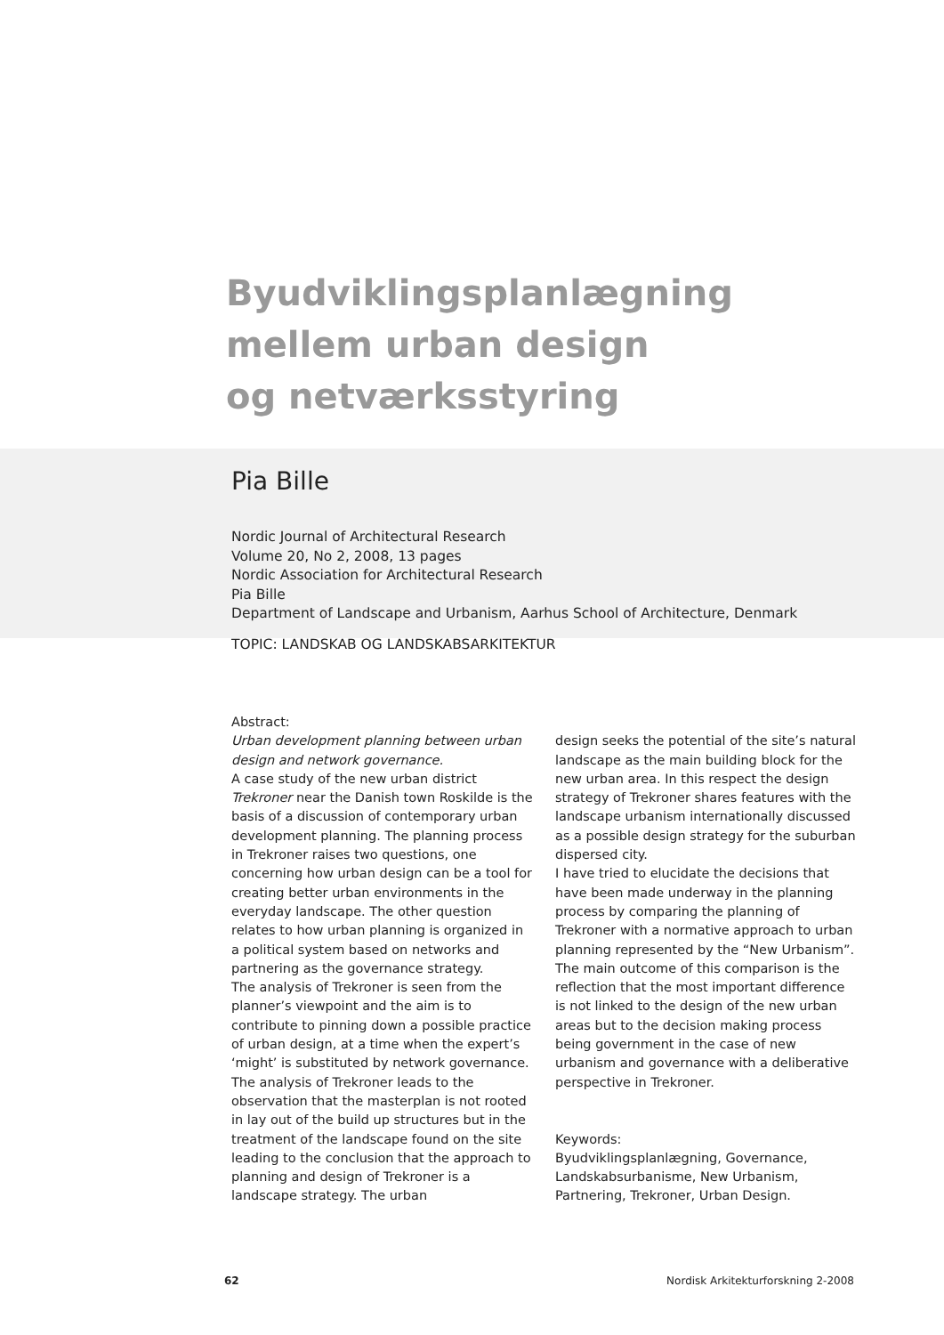Byudviklingsplanlægning
mellem urban design
og netværksstyring
Pia Bille
Nordic Journal of Architectural Research
Volume 20, No 2, 2008, 13 pages
Nordic Association for Architectural Research
Pia Bille
Department of Landscape and Urbanism, Aarhus School of Architecture, Denmark
TOPIC: LANDSKAB OG LANDSKABSARKITEKTUR
Abstract:
Urban development planning between urban design and network governance.
A case study of the new urban district Trekroner near the Danish town Roskilde is the basis of a discussion of contemporary urban development planning. The planning process in Trekroner raises two questions, one concerning how urban design can be a tool for creating better urban environments in the everyday landscape. The other question relates to how urban planning is organized in a political system based on networks and partnering as the governance strategy.
The analysis of Trekroner is seen from the planner’s viewpoint and the aim is to contribute to pinning down a possible practice of urban design, at a time when the expert’s ‘might’ is substituted by network governance.
The analysis of Trekroner leads to the observation that the masterplan is not rooted in lay out of the build up structures but in the treatment of the landscape found on the site leading to the conclusion that the approach to planning and design of Trekroner is a landscape strategy. The urban
design seeks the potential of the site’s natural landscape as the main building block for the new urban area. In this respect the design strategy of Trekroner shares features with the landscape urbanism internationally discussed as a possible design strategy for the suburban dispersed city.
I have tried to elucidate the decisions that have been made underway in the planning process by comparing the planning of Trekroner with a normative approach to urban planning represented by the “New Urbanism”. The main outcome of this comparison is the reflection that the most important difference is not linked to the design of the new urban areas but to the decision making process being government in the case of new urbanism and governance with a deliberative perspective in Trekroner.
Keywords:
Byudviklingsplanlægning, Governance, Landskabsurbanisme, New Urbanism, Partnering, Trekroner, Urban Design.
62 Nordisk Arkitekturforskning 2-2008